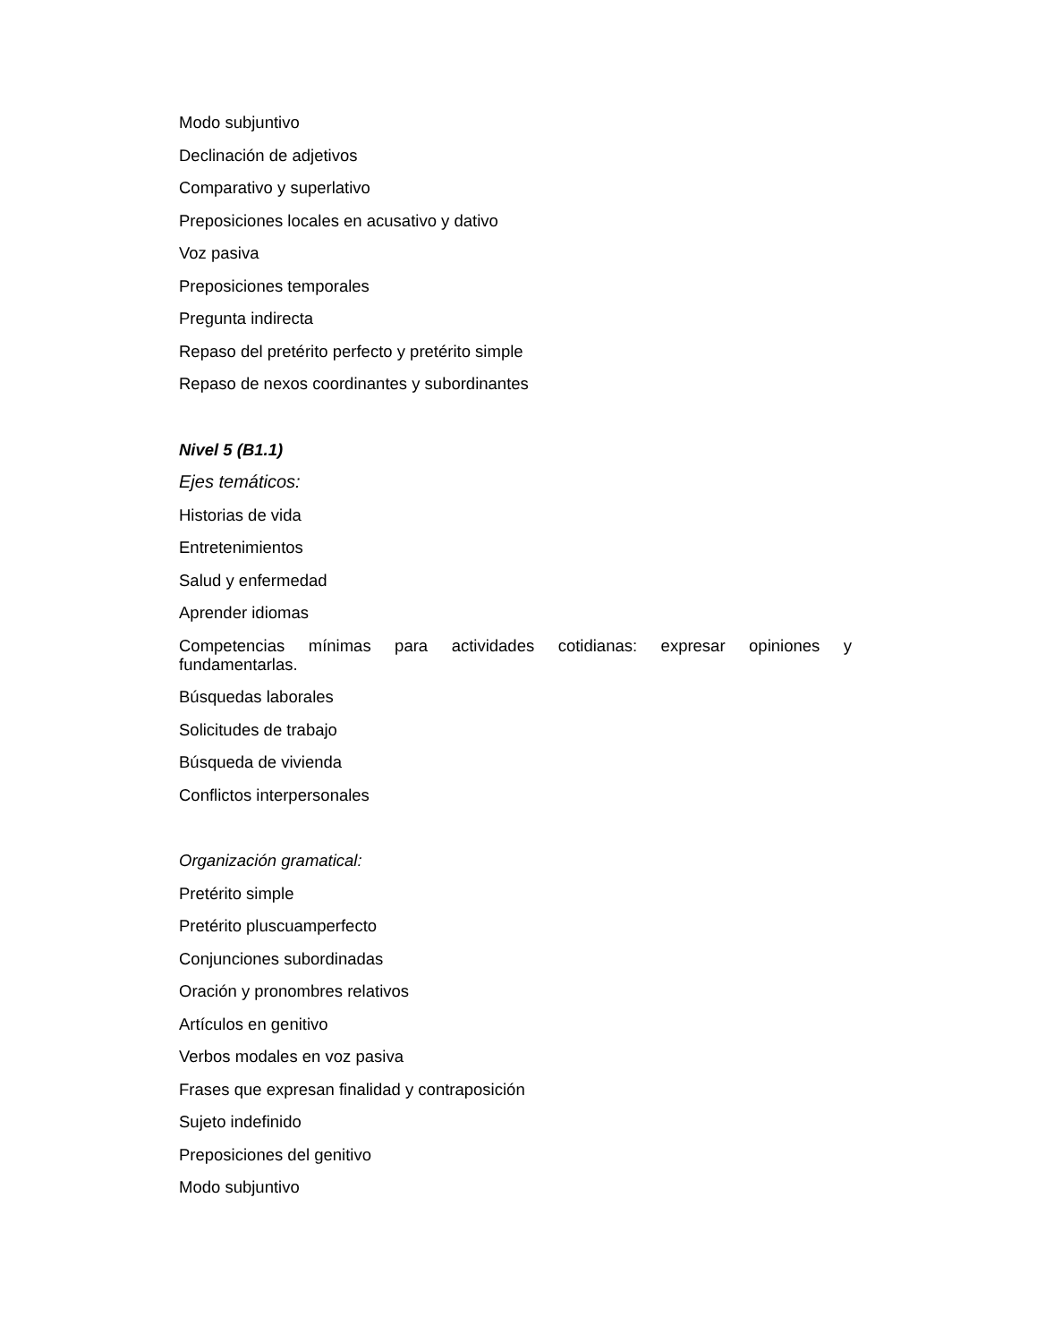Modo subjuntivo
Declinación de adjetivos
Comparativo y superlativo
Preposiciones locales en acusativo y dativo
Voz pasiva
Preposiciones temporales
Pregunta indirecta
Repaso del pretérito perfecto y pretérito simple
Repaso de nexos coordinantes y subordinantes
Nivel 5 (B1.1)
Ejes temáticos:
Historias de vida
Entretenimientos
Salud y enfermedad
Aprender idiomas
Competencias mínimas para actividades cotidianas: expresar opiniones y fundamentarlas.
Búsquedas laborales
Solicitudes de trabajo
Búsqueda de vivienda
Conflictos interpersonales
Organización gramatical:
Pretérito simple
Pretérito pluscuamperfecto
Conjunciones subordinadas
Oración y pronombres relativos
Artículos en genitivo
Verbos modales en voz pasiva
Frases que expresan finalidad y contraposición
Sujeto indefinido
Preposiciones del genitivo
Modo subjuntivo